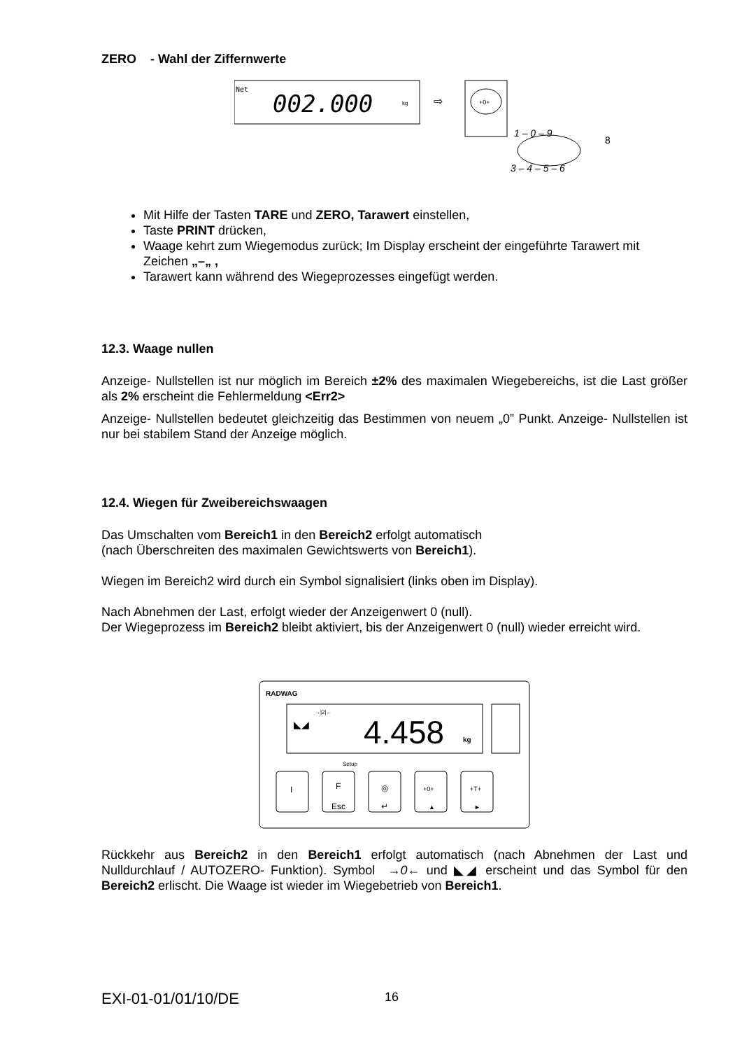ZERO - Wahl der Ziffernwerte
Net
002.000
kg
⇨
+0+
1 – 0 – 9
8
3 – 4 – 5 – 6
Mit Hilfe der Tasten TARE und ZERO, Tarawert einstellen,
Taste PRINT drücken,
Waage kehrt zum Wiegemodus zurück; Im Display erscheint der eingeführte Tarawert mit Zeichen „–„ ,
Tarawert kann während des Wiegeprozesses eingefügt werden.
12.3. Waage nullen
Anzeige- Nullstellen ist nur möglich im Bereich ±2% des maximalen Wiegebereichs, ist die Last größer als 2% erscheint die Fehlermeldung <Err2>
Anzeige- Nullstellen bedeutet gleichzeitig das Bestimmen von neuem „0” Punkt. Anzeige- Nullstellen ist nur bei stabilem Stand der Anzeige möglich.
12.4. Wiegen für Zweibereichswaagen
Das Umschalten vom Bereich1 in den Bereich2 erfolgt automatisch
(nach Überschreiten des maximalen Gewichtswerts von Bereich1).
Wiegen im Bereich2 wird durch ein Symbol signalisiert (links oben im Display).
Nach Abnehmen der Last, erfolgt wieder der Anzeigenwert 0 (null).
Der Wiegeprozess im Bereich2 bleibt aktiviert, bis der Anzeigenwert 0 (null) wieder erreicht wird.
RADWAG
→|2|←
◣◢
4.458
kg
Setup
I
F
Esc
◎
↵
+0+
▲
+T+
►
Rückkehr aus Bereich2 in den Bereich1 erfolgt automatisch (nach Abnehmen der Last und Nulldurchlauf / AUTOZERO- Funktion). Symbol →0← und ◣◢ erscheint und das Symbol für den Bereich2 erlischt. Die Waage ist wieder im Wiegebetrieb von Bereich1.
EXI-01-01/01/10/DE 16